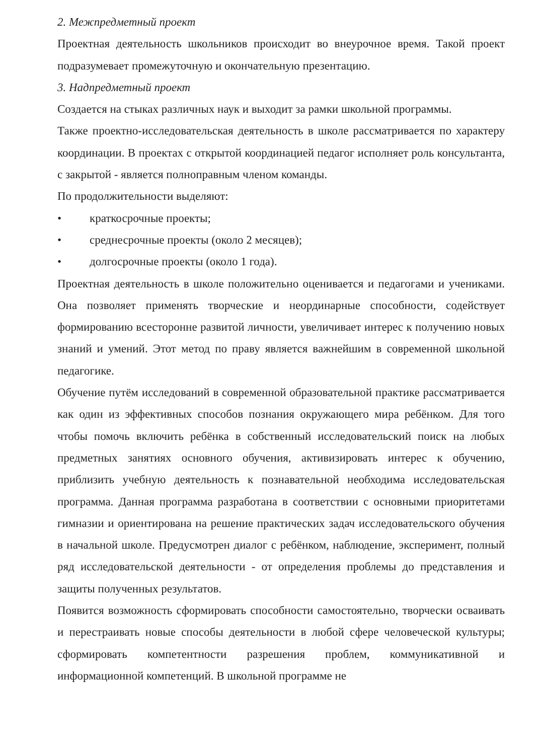2. Межпредметный проект
Проектная деятельность школьников происходит во внеурочное время. Такой проект подразумевает промежуточную и окончательную презентацию.
3. Надпредметный проект
Создается на стыках различных наук и выходит за рамки школьной программы.
Также проектно-исследовательская деятельность в школе рассматривается по характеру координации. В проектах с открытой координацией педагог исполняет роль консультанта, с закрытой - является полноправным членом команды.
По продолжительности выделяют:
• краткосрочные проекты;
• среднесрочные проекты (около 2 месяцев);
• долгосрочные проекты (около 1 года).
Проектная деятельность в школе положительно оценивается и педагогами и учениками. Она позволяет применять творческие и неординарные способности, содействует формированию всесторонне развитой личности, увеличивает интерес к получению новых знаний и умений. Этот метод по праву является важнейшим в современной школьной педагогике.
Обучение путём исследований в современной образовательной практике рассматривается как один из эффективных способов познания окружающего мира ребёнком. Для того чтобы помочь включить ребёнка в собственный исследовательский поиск на любых предметных занятиях основного обучения, активизировать интерес к обучению, приблизить учебную деятельность к познавательной необходима исследовательская программа. Данная программа разработана в соответствии с основными приоритетами гимназии и ориентирована на решение практических задач исследовательского обучения в начальной школе. Предусмотрен диалог с ребёнком, наблюдение, эксперимент, полный ряд исследовательской деятельности - от определения проблемы до представления и защиты полученных результатов.
Появится возможность сформировать способности самостоятельно, творчески осваивать и перестраивать новые способы деятельности в любой сфере человеческой культуры; сформировать компетентности разрешения проблем, коммуникативной и информационной компетенций. В школьной программе не